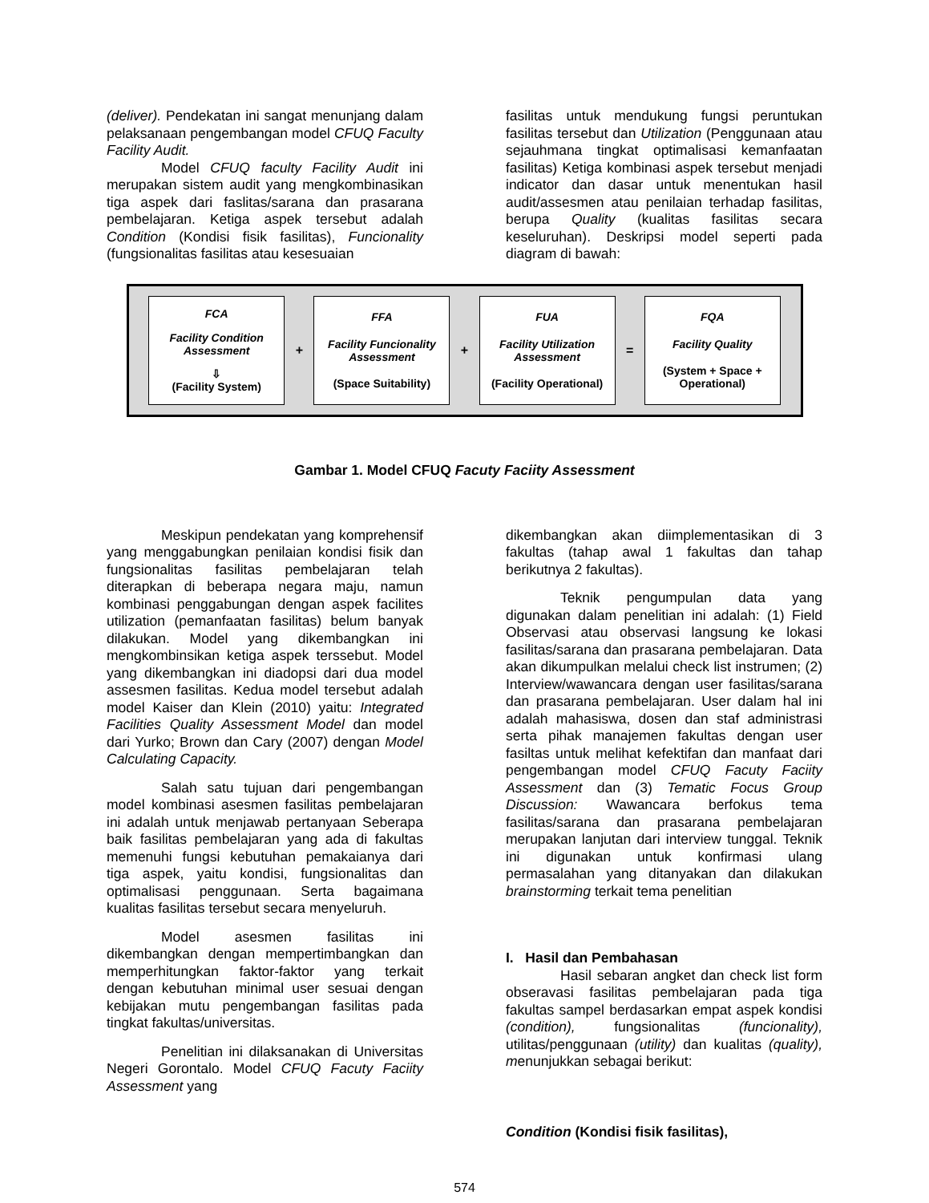(deliver). Pendekatan ini sangat menunjang dalam pelaksanaan pengembangan model CFUQ Faculty Facility Audit.
Model CFUQ faculty Facility Audit ini merupakan sistem audit yang mengkombinasikan tiga aspek dari faslitas/sarana dan prasarana pembelajaran. Ketiga aspek tersebut adalah Condition (Kondisi fisik fasilitas), Funcionality (fungsionalitas fasilitas atau kesesuaian
fasilitas untuk mendukung fungsi peruntukan fasilitas tersebut dan Utilization (Penggunaan atau sejauhmana tingkat optimalisasi kemanfaatan fasilitas) Ketiga kombinasi aspek tersebut menjadi indicator dan dasar untuk menentukan hasil audit/assesmen atau penilaian terhadap fasilitas, berupa Quality (kualitas fasilitas secara keseluruhan). Deskripsi model seperti pada diagram di bawah:
FCA
Facility Condition Assessment
⇩
(Facility System)
+
FFA
Facility Funcionality Assessment
(Space Suitability)
+
FUA
Facility Utilization Assessment
(Facility Operational)
=
FQA
Facility Quality
(System + Space + Operational)
Gambar 1. Model CFUQ Facuty Faciity Assessment
Meskipun pendekatan yang komprehensif yang menggabungkan penilaian kondisi fisik dan fungsionalitas fasilitas pembelajaran telah diterapkan di beberapa negara maju, namun kombinasi penggabungan dengan aspek facilites utilization (pemanfaatan fasilitas) belum banyak dilakukan. Model yang dikembangkan ini mengkombinsikan ketiga aspek terssebut. Model yang dikembangkan ini diadopsi dari dua model assesmen fasilitas. Kedua model tersebut adalah model Kaiser dan Klein (2010) yaitu: Integrated Facilities Quality Assessment Model dan model dari Yurko; Brown dan Cary (2007) dengan Model Calculating Capacity.
Salah satu tujuan dari pengembangan model kombinasi asesmen fasilitas pembelajaran ini adalah untuk menjawab pertanyaan Seberapa baik fasilitas pembelajaran yang ada di fakultas memenuhi fungsi kebutuhan pemakaianya dari tiga aspek, yaitu kondisi, fungsionalitas dan optimalisasi penggunaan. Serta bagaimana kualitas fasilitas tersebut secara menyeluruh.
Model asesmen fasilitas ini dikembangkan dengan mempertimbangkan dan memperhitungkan faktor-faktor yang terkait dengan kebutuhan minimal user sesuai dengan kebijakan mutu pengembangan fasilitas pada tingkat fakultas/universitas.
Penelitian ini dilaksanakan di Universitas Negeri Gorontalo. Model CFUQ Facuty Faciity Assessment yang
dikembangkan akan diimplementasikan di 3 fakultas (tahap awal 1 fakultas dan tahap berikutnya 2 fakultas).
Teknik pengumpulan data yang digunakan dalam penelitian ini adalah: (1) Field Observasi atau observasi langsung ke lokasi fasilitas/sarana dan prasarana pembelajaran. Data akan dikumpulkan melalui check list instrumen; (2) Interview/wawancara dengan user fasilitas/sarana dan prasarana pembelajaran. User dalam hal ini adalah mahasiswa, dosen dan staf administrasi serta pihak manajemen fakultas dengan user fasiltas untuk melihat kefektifan dan manfaat dari pengembangan model CFUQ Facuty Faciity Assessment dan (3) Tematic Focus Group Discussion: Wawancara berfokus tema fasilitas/sarana dan prasarana pembelajaran merupakan lanjutan dari interview tunggal. Teknik ini digunakan untuk konfirmasi ulang permasalahan yang ditanyakan dan dilakukan brainstorming terkait tema penelitian
I. Hasil dan Pembahasan
Hasil sebaran angket dan check list form obseravasi fasilitas pembelajaran pada tiga fakultas sampel berdasarkan empat aspek kondisi (condition), fungsionalitas (funcionality), utilitas/penggunaan (utility) dan kualitas (quality), menunjukkan sebagai berikut:
Condition (Kondisi fisik fasilitas),
574